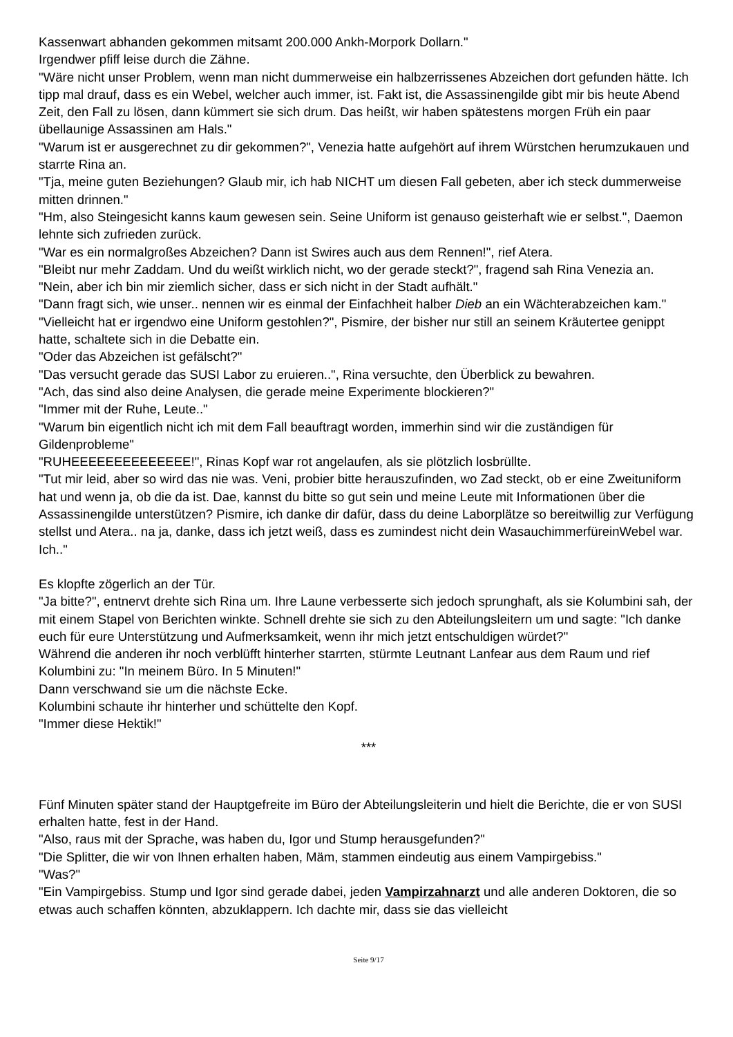Kassenwart abhanden gekommen mitsamt 200.000 Ankh-Morpork Dollarn."
Irgendwer pfiff leise durch die Zähne.
"Wäre nicht unser Problem, wenn man nicht dummerweise ein halbzerrissenes Abzeichen dort gefunden hätte. Ich tipp mal drauf, dass es ein Webel, welcher auch immer, ist. Fakt ist, die Assassinengilde gibt mir bis heute Abend Zeit, den Fall zu lösen, dann kümmert sie sich drum. Das heißt, wir haben spätestens morgen Früh ein paar übellaunige Assassinen am Hals."
"Warum ist er ausgerechnet zu dir gekommen?", Venezia hatte aufgehört auf ihrem Würstchen herumzukauen und starrte Rina an.
"Tja, meine guten Beziehungen? Glaub mir, ich hab NICHT um diesen Fall gebeten, aber ich steck dummerweise mitten drinnen."
"Hm, also Steingesicht kanns kaum gewesen sein. Seine Uniform ist genauso geisterhaft wie er selbst.", Daemon lehnte sich zufrieden zurück.
"War es ein normalgroßes Abzeichen? Dann ist Swires auch aus dem Rennen!", rief Atera.
"Bleibt nur mehr Zaddam. Und du weißt wirklich nicht, wo der gerade steckt?", fragend sah Rina Venezia an.
"Nein, aber ich bin mir ziemlich sicher, dass er sich nicht in der Stadt aufhält."
"Dann fragt sich, wie unser.. nennen wir es einmal der Einfachheit halber Dieb an ein Wächterabzeichen kam."
"Vielleicht hat er irgendwo eine Uniform gestohlen?", Pismire, der bisher nur still an seinem Kräutertee genippt hatte, schaltete sich in die Debatte ein.
"Oder das Abzeichen ist gefälscht?"
"Das versucht gerade das SUSI Labor zu eruieren..", Rina versuchte, den Überblick zu bewahren.
"Ach, das sind also deine Analysen, die gerade meine Experimente blockieren?"
"Immer mit der Ruhe, Leute.."
"Warum bin eigentlich nicht ich mit dem Fall beauftragt worden, immerhin sind wir die zuständigen für Gildenprobleme"
"RUHEEEEEEEEEEEEEE!", Rinas Kopf war rot angelaufen, als sie plötzlich losbrüllte.
"Tut mir leid, aber so wird das nie was. Veni, probier bitte herauszufinden, wo Zad steckt, ob er eine Zweituniform hat und wenn ja, ob die da ist. Dae, kannst du bitte so gut sein und meine Leute mit Informationen über die Assassinengilde unterstützen? Pismire, ich danke dir dafür, dass du deine Laborplätze so bereitwillig zur Verfügung stellst und Atera.. na ja, danke, dass ich jetzt weiß, dass es zumindest nicht dein WasauchimmerfüreinWebel war. Ich.."
Es klopfte zögerlich an der Tür.
"Ja bitte?", entnervt drehte sich Rina um. Ihre Laune verbesserte sich jedoch sprunghaft, als sie Kolumbini sah, der mit einem Stapel von Berichten winkte. Schnell drehte sie sich zu den Abteilungsleitern um und sagte: "Ich danke euch für eure Unterstützung und Aufmerksamkeit, wenn ihr mich jetzt entschuldigen würdet?"
Während die anderen ihr noch verblüfft hinterher starrten, stürmte Leutnant Lanfear aus dem Raum und rief Kolumbini zu: "In meinem Büro. In 5 Minuten!"
Dann verschwand sie um die nächste Ecke.
Kolumbini schaute ihr hinterher und schüttelte den Kopf.
"Immer diese Hektik!"
***
Fünf Minuten später stand der Hauptgefreite im Büro der Abteilungsleiterin und hielt die Berichte, die er von SUSI erhalten hatte, fest in der Hand.
"Also, raus mit der Sprache, was haben du, Igor und Stump herausgefunden?"
"Die Splitter, die wir von Ihnen erhalten haben, Mäm, stammen eindeutig aus einem Vampirgebiss."
"Was?"
"Ein Vampirgebiss. Stump und Igor sind gerade dabei, jeden Vampirzahnarzt und alle anderen Doktoren, die so etwas auch schaffen könnten, abzuklappern. Ich dachte mir, dass sie das vielleicht
Seite 9/17